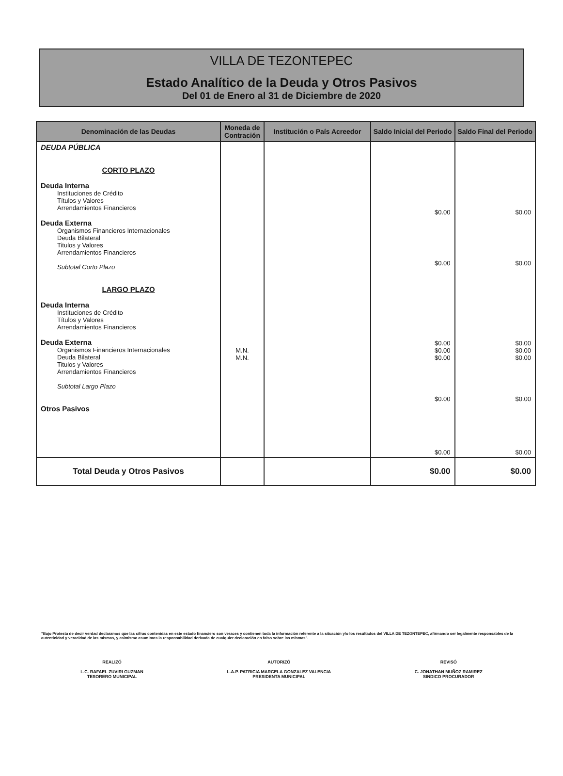VILLA DE TEZONTEPEC
Estado Analítico de la Deuda y Otros Pasivos
Del 01 de Enero al 31 de Diciembre de 2020
| Denominación de las Deudas | Moneda de Contración | Institución o País Acreedor | Saldo Inicial del Periodo | Saldo Final del Periodo |
| --- | --- | --- | --- | --- |
| DEUDA PÚBLICA CORTO PLAZO Deuda Interna Instituciones de Crédito Títulos y Valores Arrendamientos Financieros Deuda Externa Organismos Financieros Internacionales Deuda Bilateral Titulos y Valores Arrendamientos Financieros Subtotal Corto Plazo LARGO PLAZO Deuda Interna Instituciones de Crédito Títulos y Valores Arrendamientos Financieros Deuda Externa Organismos Financieros Internacionales Deuda Bilateral Titulos y Valores Arrendamientos Financieros Subtotal Largo Plazo Otros Pasivos | M.N. M.N. | | $0.00 $0.00 $0.00 $0.00 $0.00 $0.00 $0.00 | $0.00 $0.00 $0.00 $0.00 $0.00 $0.00 $0.00 |
| Total Deuda y Otros Pasivos | | | $0.00 | $0.00 |
"Bajo Protesta de decir verdad declaramos que las cifras contenidas en este estado financiero son veraces y contienen toda la información referente a la situación y/o los resultados del VILLA DE TEZONTEPEC, afirmando ser legalmente responsables de la autenticidad y veracidad de las mismas, y asimismo asumimos la responsabilidad derivada de cualquier declaración en falso sobre las mismas".
REALIZÓ
L.C. RAFAEL ZUVIRI GUZMAN
TESORERO MUNICIPAL
AUTORIZÓ
L.A.P. PATRICIA MARCELA GONZALEZ VALENCIA
PRESIDENTA MUNICIPAL
REVISÓ
C. JONATHAN MUÑOZ RAMIREZ
SINDICO PROCURADOR